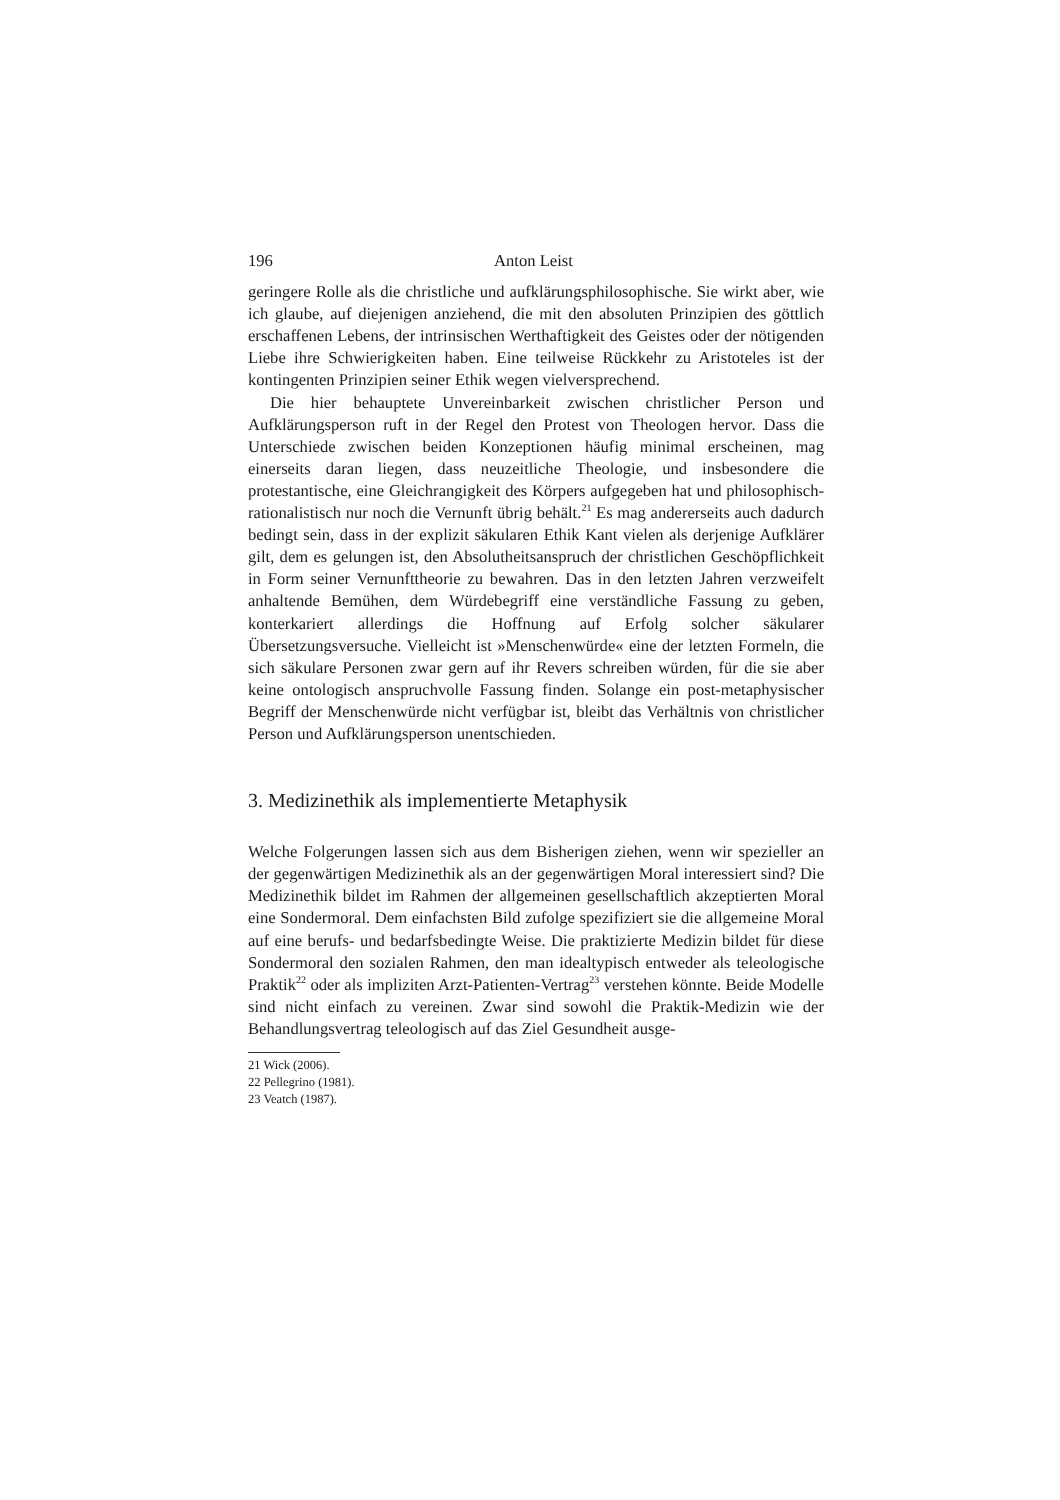196 Anton Leist
geringere Rolle als die christliche und aufklärungsphilosophische. Sie wirkt aber, wie ich glaube, auf diejenigen anziehend, die mit den absoluten Prinzipien des göttlich erschaffenen Lebens, der intrinsischen Werthaftigkeit des Geistes oder der nötigenden Liebe ihre Schwierigkeiten haben. Eine teilweise Rückkehr zu Aristoteles ist der kontingenten Prinzipien seiner Ethik wegen vielversprechend.
Die hier behauptete Unvereinbarkeit zwischen christlicher Person und Aufklärungsperson ruft in der Regel den Protest von Theologen hervor. Dass die Unterschiede zwischen beiden Konzeptionen häufig minimal erscheinen, mag einerseits daran liegen, dass neuzeitliche Theologie, und insbesondere die protestantische, eine Gleichrangigkeit des Körpers aufgegeben hat und philosophisch-rationalistisch nur noch die Vernunft übrig behält.<sup>21</sup> Es mag andererseits auch dadurch bedingt sein, dass in der explizit säkularen Ethik Kant vielen als derjenige Aufklärer gilt, dem es gelungen ist, den Absolutheitsanspruch der christlichen Geschöpflichkeit in Form seiner Vernunfttheorie zu bewahren. Das in den letzten Jahren verzweifelt anhaltende Bemühen, dem Würdebegriff eine verständliche Fassung zu geben, konterkariert allerdings die Hoffnung auf Erfolg solcher säkularer Übersetzungsversuche. Vielleicht ist »Menschenwürde« eine der letzten Formeln, die sich säkulare Personen zwar gern auf ihr Revers schreiben würden, für die sie aber keine ontologisch anspruchvolle Fassung finden. Solange ein post-metaphysischer Begriff der Menschenwürde nicht verfügbar ist, bleibt das Verhältnis von christlicher Person und Aufklärungsperson unentschieden.
3. Medizinethik als implementierte Metaphysik
Welche Folgerungen lassen sich aus dem Bisherigen ziehen, wenn wir spezieller an der gegenwärtigen Medizinethik als an der gegenwärtigen Moral interessiert sind? Die Medizinethik bildet im Rahmen der allgemeinen gesellschaftlich akzeptierten Moral eine Sondermoral. Dem einfachsten Bild zufolge spezifiziert sie die allgemeine Moral auf eine berufs- und bedarfsbedingte Weise. Die praktizierte Medizin bildet für diese Sondermoral den sozialen Rahmen, den man idealtypisch entweder als teleologische Praktik<sup>22</sup> oder als impliziten Arzt-Patienten-Vertrag<sup>23</sup> verstehen könnte. Beide Modelle sind nicht einfach zu vereinen. Zwar sind sowohl die Praktik-Medizin wie der Behandlungsvertrag teleologisch auf das Ziel Gesundheit ausge-
21 Wick (2006).
22 Pellegrino (1981).
23 Veatch (1987).